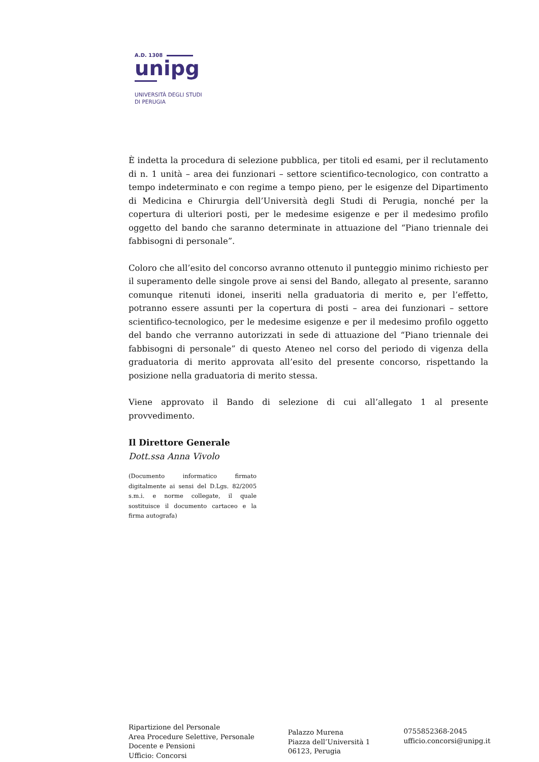A.D. 1308
unipg
UNIVERSITÀ DEGLI STUDI
DI PERUGIA
È indetta la procedura di selezione pubblica, per titoli ed esami, per il reclutamento di n. 1 unità – area dei funzionari – settore scientifico-tecnologico, con contratto a tempo indeterminato e con regime a tempo pieno, per le esigenze del Dipartimento di Medicina e Chirurgia dell’Università degli Studi di Perugia, nonché per la copertura di ulteriori posti, per le medesime esigenze e per il medesimo profilo oggetto del bando che saranno determinate in attuazione del “Piano triennale dei fabbisogni di personale”.
Coloro che all’esito del concorso avranno ottenuto il punteggio minimo richiesto per il superamento delle singole prove ai sensi del Bando, allegato al presente, saranno comunque ritenuti idonei, inseriti nella graduatoria di merito e, per l’effetto, potranno essere assunti per la copertura di posti – area dei funzionari – settore scientifico-tecnologico, per le medesime esigenze e per il medesimo profilo oggetto del bando che verranno autorizzati in sede di attuazione del “Piano triennale dei fabbisogni di personale” di questo Ateneo nel corso del periodo di vigenza della graduatoria di merito approvata all’esito del presente concorso, rispettando la posizione nella graduatoria di merito stessa.
Viene approvato il Bando di selezione di cui all’allegato 1 al presente provvedimento.
Il Direttore Generale
Dott.ssa Anna Vivolo
(Documento informatico firmato digitalmente ai sensi del D.Lgs. 82/2005 s.m.i. e norme collegate, il quale sostituisce il documento cartaceo e la firma autografa)
Ripartizione del Personale
Area Procedure Selettive, Personale
Docente e Pensioni
Ufficio: Concorsi
Palazzo Murena
Piazza dell’Università 1
06123, Perugia
0755852368-2045
ufficio.concorsi@unipg.it